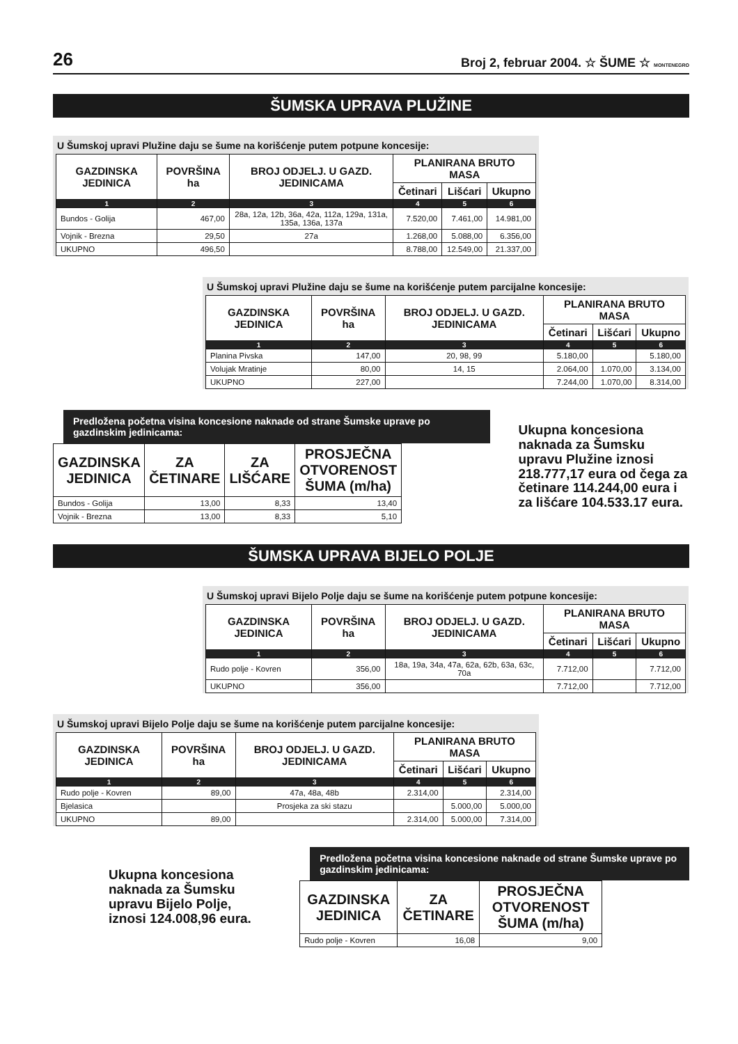26 Broj 2, februar 2004. ☆ ŠUME ☆ MONTENEGRO
ŠUMSKA UPRAVA PLUŽINE
U Šumskoj upravi Plužine daju se šume na korišćenje putem potpune koncesije:
| GAZDINSKA JEDINICA | POVRŠINA ha | BROJ ODJELJ. U GAZD. JEDINICAMA | PLANIRANA BRUTO MASA | | |
| --- | --- | --- | --- | --- | --- |
| | | | Četinari | Lišćari | Ukupno |
| 1 | 2 | 3 | 4 | 5 | 6 |
| Bundos - Golija | 467,00 | 28a, 12a, 12b, 36a, 42a, 112a, 129a, 131a, 135a, 136a, 137a | 7.520,00 | 7.461,00 | 14.981,00 |
| Vojnik - Brezna | 29,50 | 27a | 1.268,00 | 5.088,00 | 6.356,00 |
| UKUPNO | 496,50 | | 8.788,00 | 12.549,00 | 21.337,00 |
U Šumskoj upravi Plužine daju se šume na korišćenje putem parcijalne koncesije:
| GAZDINSKA JEDINICA | POVRŠINA ha | BROJ ODJELJ. U GAZD. JEDINICAMA | PLANIRANA BRUTO MASA | | |
| --- | --- | --- | --- | --- | --- |
| | | | Četinari | Lišćari | Ukupno |
| 1 | 2 | 3 | 4 | 5 | 6 |
| Planina Pivska | 147,00 | 20, 98, 99 | 5.180,00 | | 5.180,00 |
| Volujak Mratinje | 80,00 | 14, 15 | 2.064,00 | 1.070,00 | 3.134,00 |
| UKUPNO | 227,00 | | 7.244,00 | 1.070,00 | 8.314,00 |
Predložena početna visina koncesione naknade od strane Šumske uprave po gazdinskim jedinicama:
| GAZDINSKA JEDINICA | ZA ČETINARE | ZA LIŠĆARE | PROSJEČNA OTVORENOST ŠUMA (m/ha) |
| --- | --- | --- | --- |
| Bundos - Golija | 13,00 | 8,33 | 13,40 |
| Vojnik - Brezna | 13,00 | 8,33 | 5,10 |
Ukupna koncesiona naknada za Šumsku upravu Plužine iznosi 218.777,17 eura od čega za četinare 114.244,00 eura i za lišćare 104.533.17 eura.
ŠUMSKA UPRAVA BIJELO POLJE
U Šumskoj upravi Bijelo Polje daju se šume na korišćenje putem potpune koncesije:
| GAZDINSKA JEDINICA | POVRŠINA ha | BROJ ODJELJ. U GAZD. JEDINICAMA | PLANIRANA BRUTO MASA | | |
| --- | --- | --- | --- | --- | --- |
| | | | Četinari | Lišćari | Ukupno |
| 1 | 2 | 3 | 4 | 5 | 6 |
| Rudo polje - Kovren | 356,00 | 18a, 19a, 34a, 47a, 62a, 62b, 63a, 63c, 70a | 7.712,00 | | 7.712,00 |
| UKUPNO | 356,00 | | 7.712,00 | | 7.712,00 |
U Šumskoj upravi Bijelo Polje daju se šume na korišćenje putem parcijalne koncesije:
| GAZDINSKA JEDINICA | POVRŠINA ha | BROJ ODJELJ. U GAZD. JEDINICAMA | PLANIRANA BRUTO MASA | | |
| --- | --- | --- | --- | --- | --- |
| | | | Četinari | Lišćari | Ukupno |
| 1 | 2 | 3 | 4 | 5 | 6 |
| Rudo polje - Kovren | 89,00 | 47a, 48a, 48b | 2.314,00 | | 2.314,00 |
| Bjelasica | | Prosjeka za ski stazu | | 5.000,00 | 5.000,00 |
| UKUPNO | 89,00 | | 2.314,00 | 5.000,00 | 7.314,00 |
Ukupna koncesiona naknada za Šumsku upravu Bijelo Polje, iznosi 124.008,96 eura.
Predložena početna visina koncesione naknade od strane Šumske uprave po gazdinskim jedinicama:
| GAZDINSKA JEDINICA | ZA ČETINARE | PROSJEČNA OTVORENOST ŠUMA (m/ha) |
| --- | --- | --- |
| Rudo polje - Kovren | 16,08 | 9,00 |